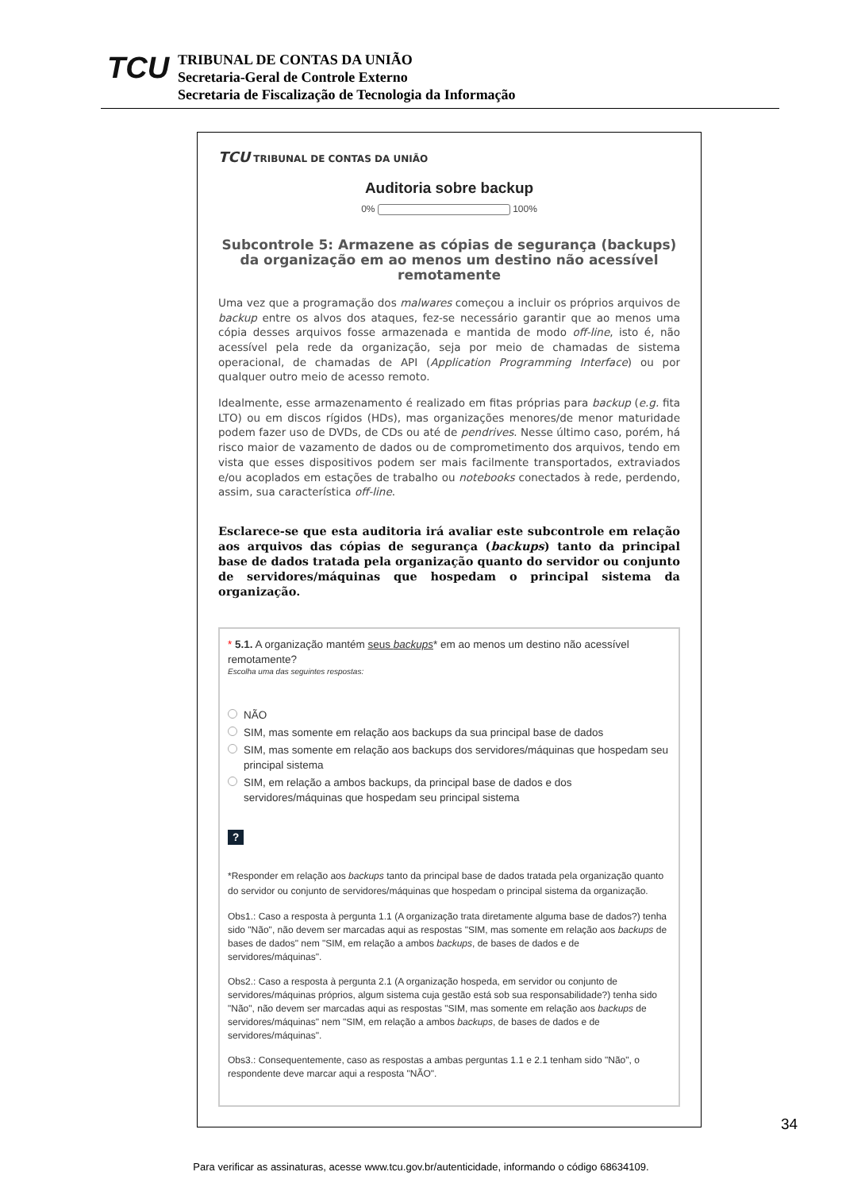TCU
TRIBUNAL DE CONTAS DA UNIÃO
Secretaria-Geral de Controle Externo
Secretaria de Fiscalização de Tecnologia da Informação
TCU TRIBUNAL DE CONTAS DA UNIÃO
Auditoria sobre backup
0% 100%
Subcontrole 5: Armazene as cópias de segurança (backups) da organização em ao menos um destino não acessível remotamente
Uma vez que a programação dos malwares começou a incluir os próprios arquivos de backup entre os alvos dos ataques, fez-se necessário garantir que ao menos uma cópia desses arquivos fosse armazenada e mantida de modo off-line, isto é, não acessível pela rede da organização, seja por meio de chamadas de sistema operacional, de chamadas de API (Application Programming Interface) ou por qualquer outro meio de acesso remoto.
Idealmente, esse armazenamento é realizado em fitas próprias para backup (e.g. fita LTO) ou em discos rígidos (HDs), mas organizações menores/de menor maturidade podem fazer uso de DVDs, de CDs ou até de pendrives. Nesse último caso, porém, há risco maior de vazamento de dados ou de comprometimento dos arquivos, tendo em vista que esses dispositivos podem ser mais facilmente transportados, extraviados e/ou acoplados em estações de trabalho ou notebooks conectados à rede, perdendo, assim, sua característica off-line.
Esclarece-se que esta auditoria irá avaliar este subcontrole em relação aos arquivos das cópias de segurança (backups) tanto da principal base de dados tratada pela organização quanto do servidor ou conjunto de servidores/máquinas que hospedam o principal sistema da organização.
* 5.1. A organização mantém seus backups* em ao menos um destino não acessível remotamente?
Escolha uma das seguintes respostas:
NÃO
SIM, mas somente em relação aos backups da sua principal base de dados
SIM, mas somente em relação aos backups dos servidores/máquinas que hospedam seu principal sistema
SIM, em relação a ambos backups, da principal base de dados e dos servidores/máquinas que hospedam seu principal sistema
?
*Responder em relação aos backups tanto da principal base de dados tratada pela organização quanto do servidor ou conjunto de servidores/máquinas que hospedam o principal sistema da organização.
Obs1.: Caso a resposta à pergunta 1.1 (A organização trata diretamente alguma base de dados?) tenha sido "Não", não devem ser marcadas aqui as respostas "SIM, mas somente em relação aos backups de bases de dados" nem "SIM, em relação a ambos backups, de bases de dados e de servidores/máquinas".
Obs2.: Caso a resposta à pergunta 2.1 (A organização hospeda, em servidor ou conjunto de servidores/máquinas próprios, algum sistema cuja gestão está sob sua responsabilidade?) tenha sido "Não", não devem ser marcadas aqui as respostas "SIM, mas somente em relação aos backups de servidores/máquinas" nem "SIM, em relação a ambos backups, de bases de dados e de servidores/máquinas".
Obs3.: Consequentemente, caso as respostas a ambas perguntas 1.1 e 2.1 tenham sido "Não", o respondente deve marcar aqui a resposta "NÃO".
34
Para verificar as assinaturas, acesse www.tcu.gov.br/autenticidade, informando o código 68634109.